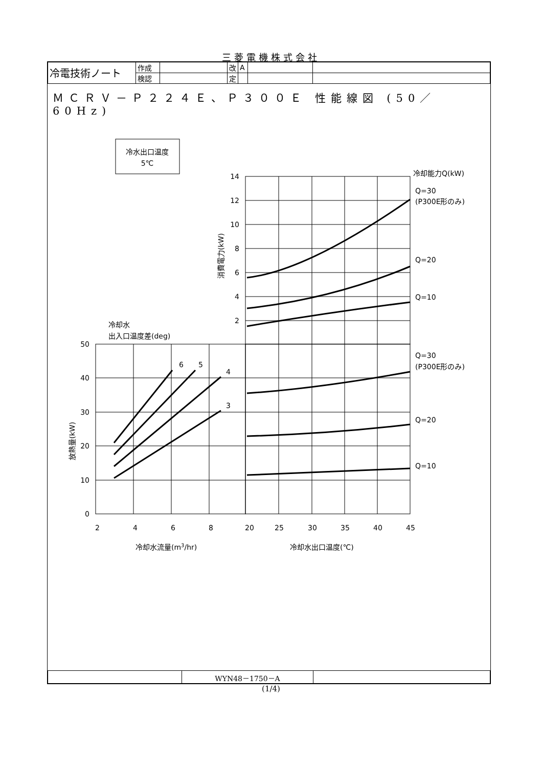三菱電機株式会社
| 冷電技術ノート | 作成 | | 改 | A | | |
| | 検認 | | 定 | | | |
ＭＣＲＶ－Ｐ２２４Ｅ、Ｐ３００Ｅ 性能線図 (50／60Hz)
| | WYN48－1750－A | |
(1/4)
冷水出口温度
5℃
14
12
10
8
6
4
2
50
40
30
20
10
0
冷却能力Q(kW)
Q=30
(P300E形のみ)
Q=20
Q=10
Q=30
(P300E形のみ)
Q=20
Q=10
冷却水
出入口温度差(deg)
6
5
4
3
2
4
6
8
20
25
30
35
40
45
冷却水流量(m3/hr)
冷却水出口温度(℃)
消費電力(kW)
放熱量(kW)